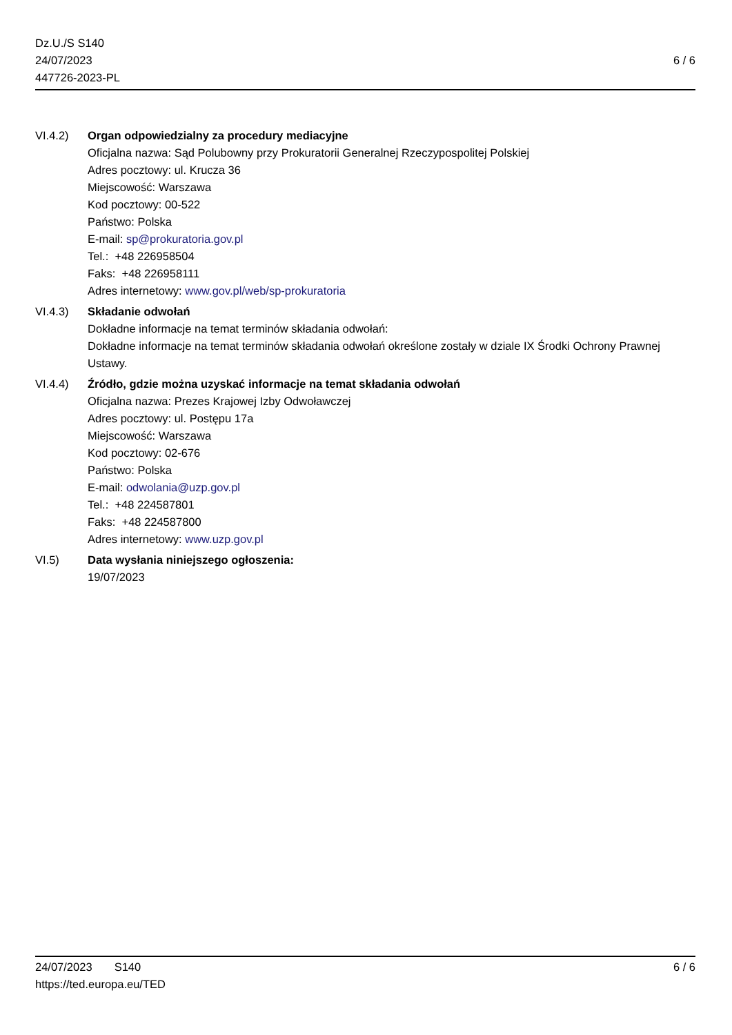Dz.U./S S140
24/07/2023
447726-2023-PL
6 / 6
VI.4.2) Organ odpowiedzialny za procedury mediacyjne
Oficjalna nazwa: Sąd Polubowny przy Prokuratorii Generalnej Rzeczypospolitej Polskiej
Adres pocztowy: ul. Krucza 36
Miejscowość: Warszawa
Kod pocztowy: 00-522
Państwo: Polska
E-mail: sp@prokuratoria.gov.pl
Tel.: +48 226958504
Faks: +48 226958111
Adres internetowy: www.gov.pl/web/sp-prokuratoria
VI.4.3) Składanie odwołań
Dokładne informacje na temat terminów składania odwołań:
Dokładne informacje na temat terminów składania odwołań określone zostały w dziale IX Środki Ochrony Prawnej Ustawy.
VI.4.4) Źródło, gdzie można uzyskać informacje na temat składania odwołań
Oficjalna nazwa: Prezes Krajowej Izby Odwoławczej
Adres pocztowy: ul. Postępu 17a
Miejscowość: Warszawa
Kod pocztowy: 02-676
Państwo: Polska
E-mail: odwolania@uzp.gov.pl
Tel.: +48 224587801
Faks: +48 224587800
Adres internetowy: www.uzp.gov.pl
VI.5) Data wysłania niniejszego ogłoszenia:
19/07/2023
24/07/2023 S140 6 / 6
https://ted.europa.eu/TED